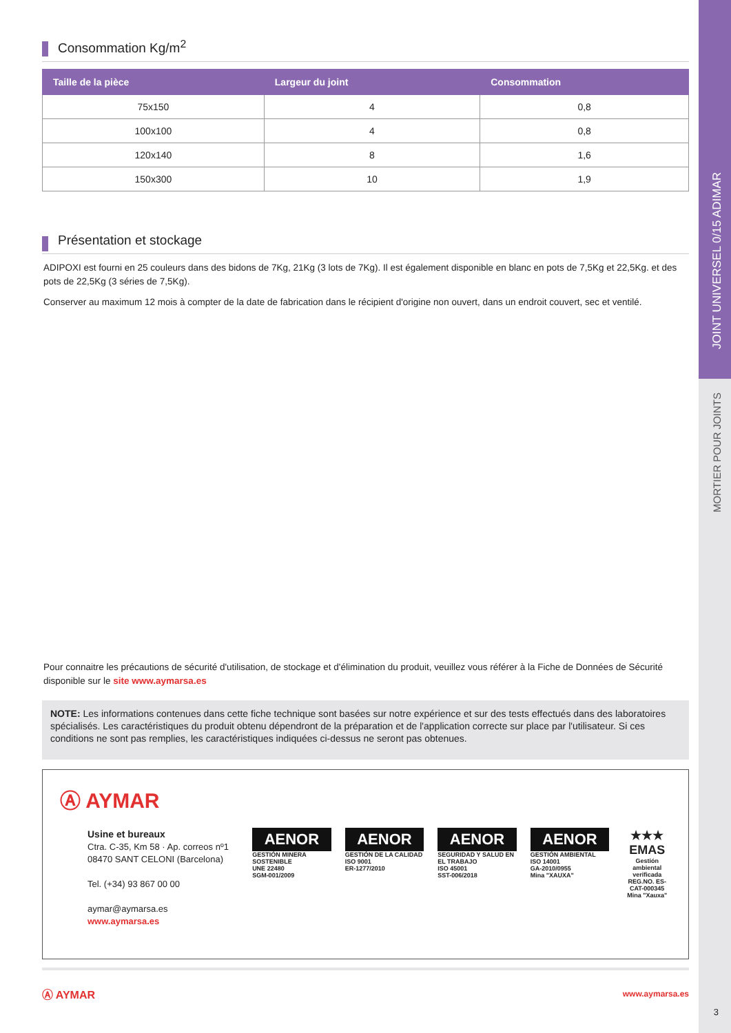JOINT UNIVERSEL 0/15 ADIMAR
MORTIER POUR JOINTS
Consommation Kg/m<sup>2</sup>
| Taille de la pièce | Largeur du joint | Consommation |
| --- | --- | --- |
| 75x150 | 4 | 0,8 |
| 100x100 | 4 | 0,8 |
| 120x140 | 8 | 1,6 |
| 150x300 | 10 | 1,9 |
Présentation et stockage
ADIPOXI est fourni en 25 couleurs dans des bidons de 7Kg, 21Kg (3 lots de 7Kg). Il est également disponible en blanc en pots de 7,5Kg et 22,5Kg. et des pots de 22,5Kg (3 séries de 7,5Kg).
Conserver au maximum 12 mois à compter de la date de fabrication dans le récipient d'origine non ouvert, dans un endroit couvert, sec et ventilé.
Pour connaitre les précautions de sécurité d'utilisation, de stockage et d'élimination du produit, veuillez vous référer à la Fiche de Données de Sécurité disponible sur le site www.aymarsa.es
NOTE: Les informations contenues dans cette fiche technique sont basées sur notre expérience et sur des tests effectués dans des laboratoires spécialisés. Les caractéristiques du produit obtenu dépendront de la préparation et de l'application correcte sur place par l'utilisateur. Si ces conditions ne sont pas remplies, les caractéristiques indiquées ci-dessus ne seront pas obtenues.
Ⓐ AYMAR
Usine et bureaux
Ctra. C-35, Km 58 · Ap. correos nº1
08470 SANT CELONI (Barcelona)
Tel. (+34) 93 867 00 00
aymar@aymarsa.es
www.aymarsa.es
AENOR
GESTIÓN MINERA SOSTENIBLE
UNE 22480
SGM-001/2009
AENOR
GESTIÓN DE LA CALIDAD
ISO 9001
ER-1277/2010
AENOR
SEGURIDAD Y SALUD EN EL TRABAJO
ISO 45001
SST-006/2018
AENOR
GESTIÓN AMBIENTAL
ISO 14001
GA-2010/0955
Mina "XAUXA"
★★★
EMAS
Gestión ambiental verificada
REG.NO. ES-CAT-000345
Mina "Xauxa"
Ⓐ AYMAR www.aymarsa.es
3